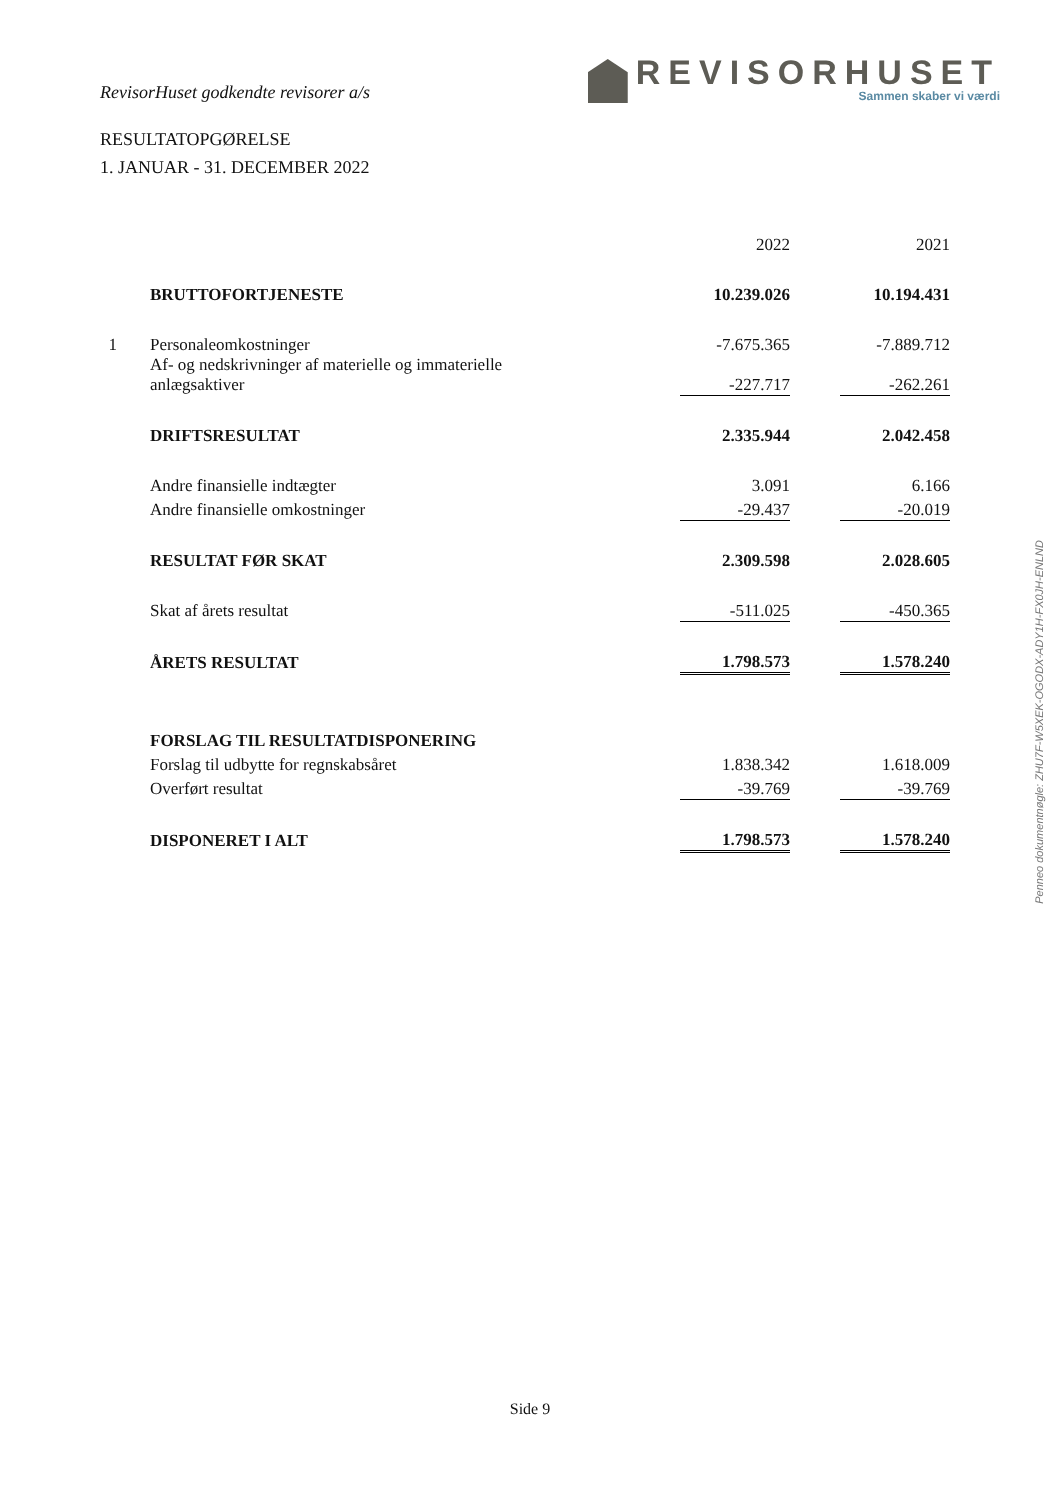RevisorHuset godkendte revisorer a/s
REVISORHUSET
Sammen skaber vi værdi
RESULTATOPGØRELSE
1. JANUAR - 31. DECEMBER 2022
| | | 2022 | | 2021 |
| | BRUTTOFORTJENESTE | 10.239.026 | | 10.194.431 |
| 1 | Personaleomkostninger | -7.675.365 | | -7.889.712 |
| | Af- og nedskrivninger af materielle og immaterielle anlægsaktiver | -227.717 | | -262.261 |
| | DRIFTSRESULTAT | 2.335.944 | | 2.042.458 |
| | Andre finansielle indtægter | 3.091 | | 6.166 |
| | Andre finansielle omkostninger | -29.437 | | -20.019 |
| | RESULTAT FØR SKAT | 2.309.598 | | 2.028.605 |
| | Skat af årets resultat | -511.025 | | -450.365 |
| | ÅRETS RESULTAT | 1.798.573 | | 1.578.240 |
| | FORSLAG TIL RESULTATDISPONERING | | | |
| | Forslag til udbytte for regnskabsåret | 1.838.342 | | 1.618.009 |
| | Overført resultat | -39.769 | | -39.769 |
| | DISPONERET I ALT | 1.798.573 | | 1.578.240 |
Penneo dokumentnøgle: ZHU7F-W5XEK-OGODX-ADY1H-FX0JH-ENLND
Side 9